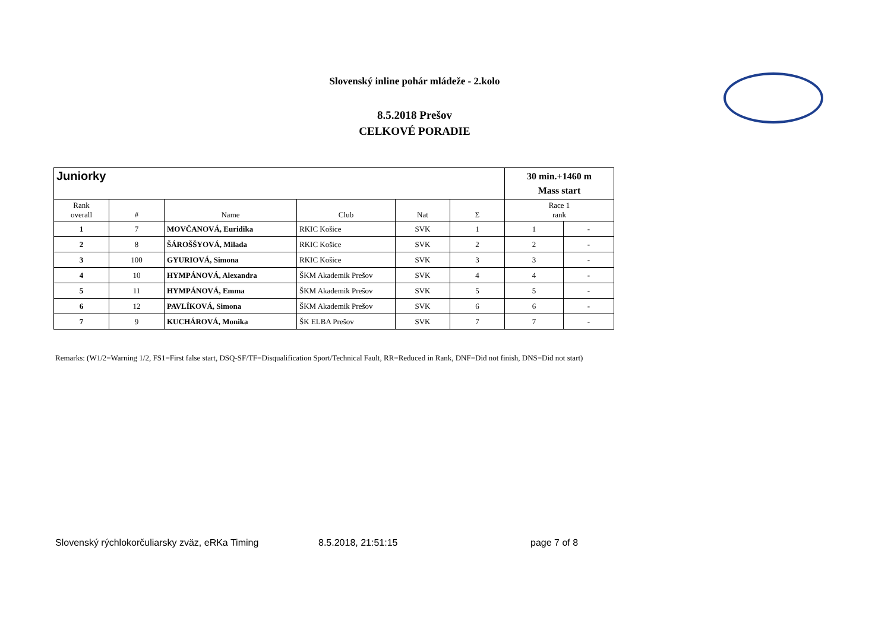Slovenský inline pohár mládeže - 2.kolo
8.5.2018 Prešov
CELKOVÉ PORADIE
| Juniorky | | | | | | 30 min.+1460 m Mass start | |
| --- | --- | --- | --- | --- | --- | --- | --- |
| Rank overall | # | Name | Club | Nat | Σ | Race 1 rank | |
| 1 | 7 | MOVČANOVÁ, Euridika | RKIC Košice | SVK | 1 | 1 | - |
| 2 | 8 | ŠÁROŠŠYOVÁ, Milada | RKIC Košice | SVK | 2 | 2 | - |
| 3 | 100 | GYURIOVÁ, Simona | RKIC Košice | SVK | 3 | 3 | - |
| 4 | 10 | HYMPÁNOVÁ, Alexandra | ŠKM Akademik Prešov | SVK | 4 | 4 | - |
| 5 | 11 | HYMPÁNOVÁ, Emma | ŠKM Akademik Prešov | SVK | 5 | 5 | - |
| 6 | 12 | PAVLÍKOVÁ, Simona | ŠKM Akademik Prešov | SVK | 6 | 6 | - |
| 7 | 9 | KUCHÁROVÁ, Monika | ŠK ELBA Prešov | SVK | 7 | 7 | - |
Remarks: (W1/2=Warning 1/2, FS1=First false start, DSQ-SF/TF=Disqualification Sport/Technical Fault, RR=Reduced in Rank, DNF=Did not finish, DNS=Did not start)
Slovenský rýchlokorčuliarsky zväz, eRKa Timing 8.5.2018, 21:51:15 page 7 of 8